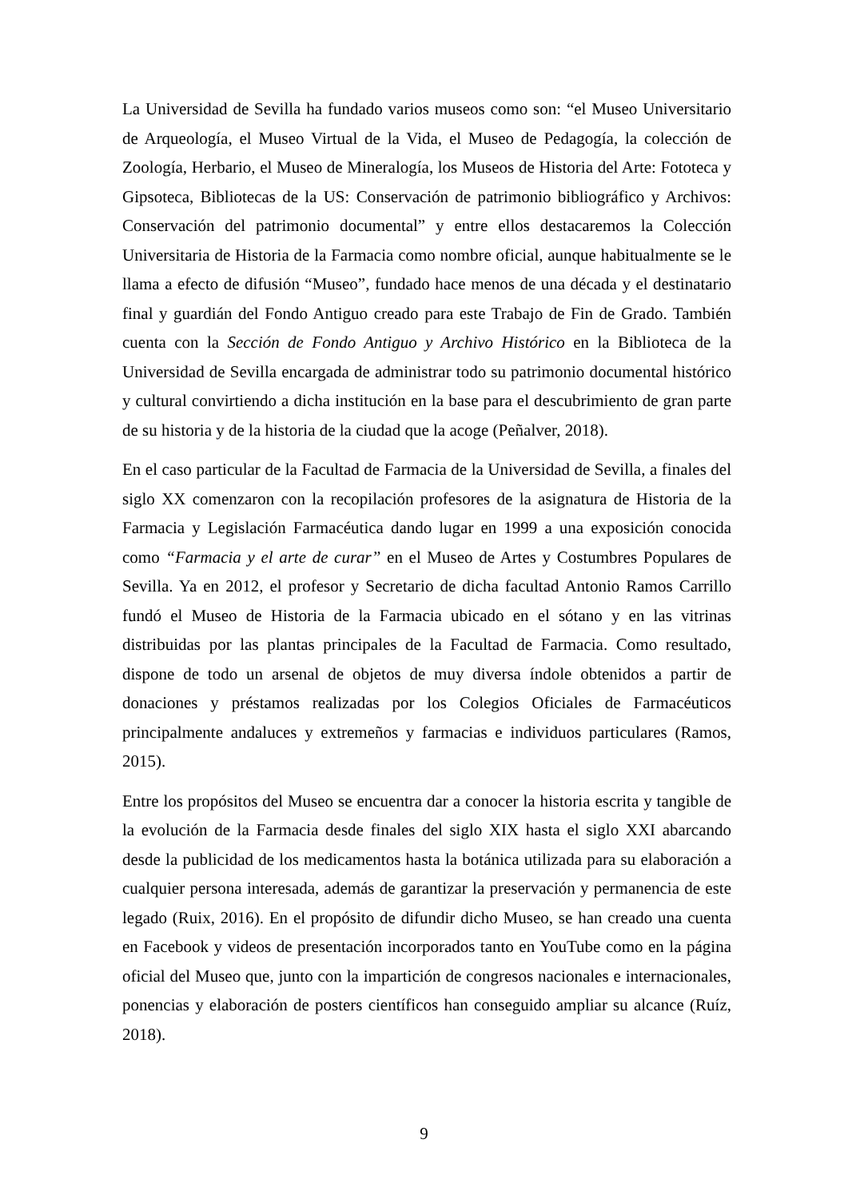La Universidad de Sevilla ha fundado varios museos como son: “el Museo Universitario de Arqueología, el Museo Virtual de la Vida, el Museo de Pedagogía, la colección de Zoología, Herbario, el Museo de Mineralogía, los Museos de Historia del Arte: Fototeca y Gipsoteca, Bibliotecas de la US: Conservación de patrimonio bibliográfico y Archivos: Conservación del patrimonio documental” y entre ellos destacaremos la Colección Universitaria de Historia de la Farmacia como nombre oficial, aunque habitualmente se le llama a efecto de difusión “Museo”, fundado hace menos de una década y el destinatario final y guardián del Fondo Antiguo creado para este Trabajo de Fin de Grado. También cuenta con la Sección de Fondo Antiguo y Archivo Histórico en la Biblioteca de la Universidad de Sevilla encargada de administrar todo su patrimonio documental histórico y cultural convirtiendo a dicha institución en la base para el descubrimiento de gran parte de su historia y de la historia de la ciudad que la acoge (Peñalver, 2018).
En el caso particular de la Facultad de Farmacia de la Universidad de Sevilla, a finales del siglo XX comenzaron con la recopilación profesores de la asignatura de Historia de la Farmacia y Legislación Farmacéutica dando lugar en 1999 a una exposición conocida como “Farmacia y el arte de curar” en el Museo de Artes y Costumbres Populares de Sevilla. Ya en 2012, el profesor y Secretario de dicha facultad Antonio Ramos Carrillo fundó el Museo de Historia de la Farmacia ubicado en el sótano y en las vitrinas distribuidas por las plantas principales de la Facultad de Farmacia. Como resultado, dispone de todo un arsenal de objetos de muy diversa índole obtenidos a partir de donaciones y préstamos realizadas por los Colegios Oficiales de Farmacéuticos principalmente andaluces y extremeños y farmacias e individuos particulares (Ramos, 2015).
Entre los propósitos del Museo se encuentra dar a conocer la historia escrita y tangible de la evolución de la Farmacia desde finales del siglo XIX hasta el siglo XXI abarcando desde la publicidad de los medicamentos hasta la botánica utilizada para su elaboración a cualquier persona interesada, además de garantizar la preservación y permanencia de este legado (Ruix, 2016). En el propósito de difundir dicho Museo, se han creado una cuenta en Facebook y videos de presentación incorporados tanto en YouTube como en la página oficial del Museo que, junto con la impartición de congresos nacionales e internacionales, ponencias y elaboración de posters científicos han conseguido ampliar su alcance (Ruíz, 2018).
9